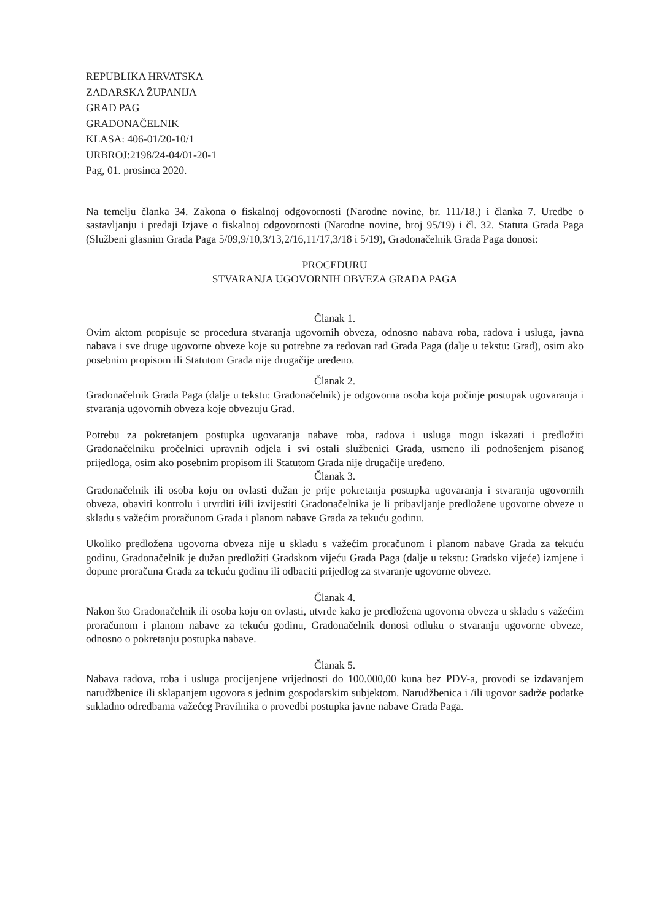REPUBLIKA HRVATSKA
ZADARSKA ŽUPANIJA
GRAD PAG
GRADONAČELNIK
KLASA: 406-01/20-10/1
URBROJ:2198/24-04/01-20-1
Pag, 01. prosinca 2020.
Na temelju članka 34. Zakona o fiskalnoj odgovornosti (Narodne novine, br. 111/18.) i članka 7. Uredbe o sastavljanju i predaji Izjave o fiskalnoj odgovornosti (Narodne novine, broj 95/19) i čl. 32. Statuta Grada Paga (Službeni glasnim Grada Paga 5/09,9/10,3/13,2/16,11/17,3/18 i 5/19), Gradonačelnik Grada Paga donosi:
PROCEDURU
STVARANJA UGOVORNIH OBVEZA GRADA PAGA
Članak 1.
Ovim aktom propisuje se procedura stvaranja ugovornih obveza, odnosno nabava roba, radova i usluga, javna nabava i sve druge ugovorne obveze koje su potrebne za redovan rad Grada Paga (dalje u tekstu: Grad), osim ako posebnim propisom ili Statutom Grada nije drugačije uređeno.
Članak 2.
Gradonačelnik Grada Paga (dalje u tekstu: Gradonačelnik) je odgovorna osoba koja počinje postupak ugovaranja i stvaranja ugovornih obveza koje obvezuju Grad.
Potrebu za pokretanjem postupka ugovaranja nabave roba, radova i usluga mogu iskazati i predložiti Gradonačelniku pročelnici upravnih odjela i svi ostali službenici Grada, usmeno ili podnošenjem pisanog prijedloga, osim ako posebnim propisom ili Statutom Grada nije drugačije uređeno.
Članak 3.
Gradonačelnik ili osoba koju on ovlasti dužan je prije pokretanja postupka ugovaranja i stvaranja ugovornih obveza, obaviti kontrolu i utvrditi i/ili izvijestiti Gradonačelnika je li pribavljanje predložene ugovorne obveze u skladu s važećim proračunom Grada i planom nabave Grada za tekuću godinu.
Ukoliko predložena ugovorna obveza nije u skladu s važećim proračunom i planom nabave Grada za tekuću godinu, Gradonačelnik je dužan predložiti Gradskom vijeću Grada Paga (dalje u tekstu: Gradsko vijeće) izmjene i dopune proračuna Grada za tekuću godinu ili odbaciti prijedlog za stvaranje ugovorne obveze.
Članak 4.
Nakon što Gradonačelnik ili osoba koju on ovlasti, utvrde kako je predložena ugovorna obveza u skladu s važećim proračunom i planom nabave za tekuću godinu, Gradonačelnik donosi odluku o stvaranju ugovorne obveze, odnosno o pokretanju postupka nabave.
Članak 5.
Nabava radova, roba i usluga procijenjene vrijednosti do 100.000,00 kuna bez PDV-a, provodi se izdavanjem narudžbenice ili sklapanjem ugovora s jednim gospodarskim subjektom. Narudžbenica i /ili ugovor sadrže podatke sukladno odredbama važećeg Pravilnika o provedbi postupka javne nabave Grada Paga.